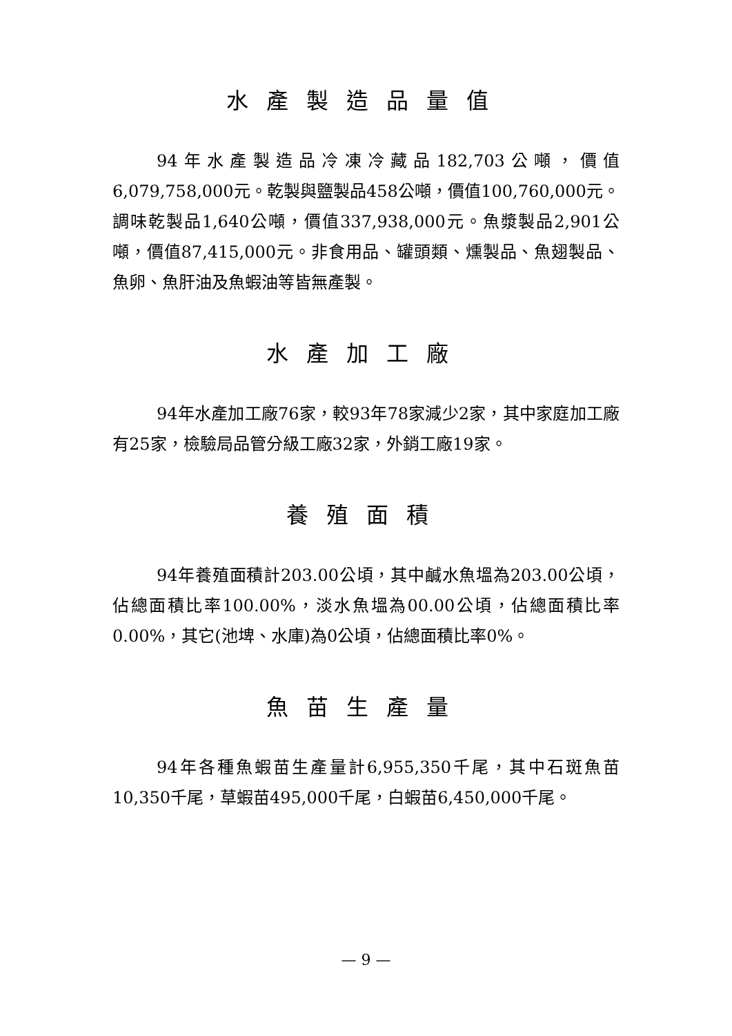水產製造品量值
94年水產製造品冷凍冷藏品182,703公噸，價值6,079,758,000元。乾製與鹽製品458公噸，價值100,760,000元。調味乾製品1,640公噸，價值337,938,000元。魚漿製品2,901公噸，價值87,415,000元。非食用品、罐頭類、燻製品、魚翅製品、魚卵、魚肝油及魚蝦油等皆無產製。
水產加工廠
94年水產加工廠76家，較93年78家減少2家，其中家庭加工廠有25家，檢驗局品管分級工廠32家，外銷工廠19家。
養殖面積
94年養殖面積計203.00公頃，其中鹹水魚塭為203.00公頃，佔總面積比率100.00%，淡水魚塭為00.00公頃，佔總面積比率0.00%，其它(池埤、水庫)為0公頃，佔總面積比率0%。
魚苗生產量
94年各種魚蝦苗生產量計6,955,350千尾，其中石斑魚苗10,350千尾，草蝦苗495,000千尾，白蝦苗6,450,000千尾。
— 9 —